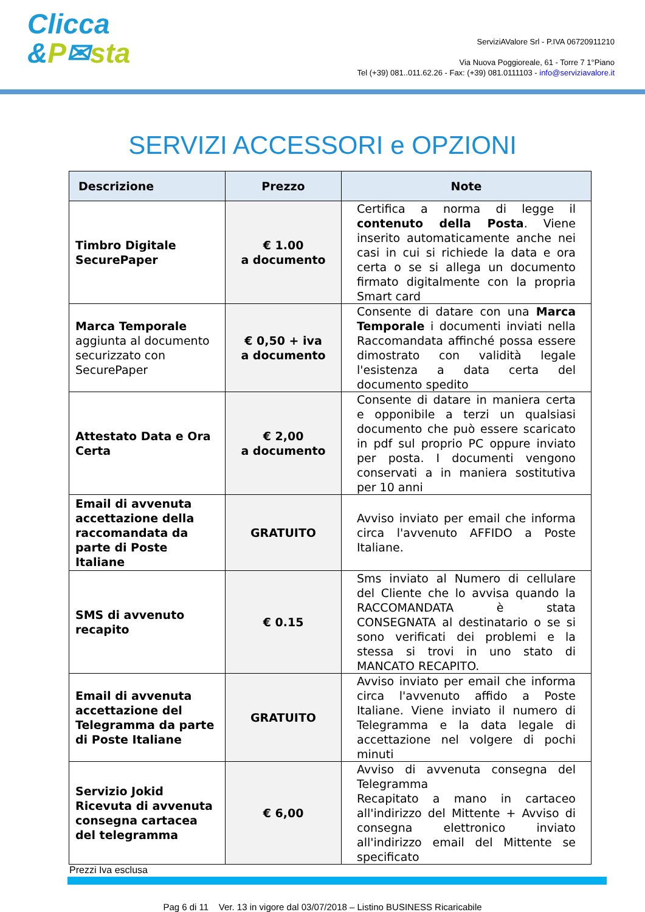Clicca
&P✉sta
ServiziAValore Srl - P.IVA 06720911210
Via Nuova Poggioreale, 61 - Torre 7 1°Piano
Tel (+39) 081..011.62.26 - Fax: (+39) 081.0111103 - info@serviziavalore.it
SERVIZI ACCESSORI e OPZIONI
| Descrizione | Prezzo | Note |
| --- | --- | --- |
| Timbro Digitale SecurePaper | € 1.00 a documento | Certifica a norma di legge il contenuto della Posta . Viene inserito automaticamente anche nei casi in cui si richiede la data e ora certa o se si allega un documento firmato digitalmente con la propria Smart card |
| Marca Temporale aggiunta al documento securizzato con SecurePaper | € 0,50 + iva a documento | Consente di datare con una Marca Temporale i documenti inviati nella Raccomandata affinché possa essere dimostrato con validità legale l'esistenza a data certa del documento spedito |
| Attestato Data e Ora Certa | € 2,00 a documento | Consente di datare in maniera certa e opponibile a terzi un qualsiasi documento che può essere scaricato in pdf sul proprio PC oppure inviato per posta. I documenti vengono conservati a in maniera sostitutiva per 10 anni |
| Email di avvenuta accettazione della raccomandata da parte di Poste Italiane | GRATUITO | Avviso inviato per email che informa circa l'avvenuto AFFIDO a Poste Italiane. |
| SMS di avvenuto recapito | € 0.15 | Sms inviato al Numero di cellulare del Cliente che lo avvisa quando la RACCOMANDATA è stata CONSEGNATA al destinatario o se si sono verificati dei problemi e la stessa si trovi in uno stato di MANCATO RECAPITO. |
| Email di avvenuta accettazione del Telegramma da parte di Poste Italiane | GRATUITO | Avviso inviato per email che informa circa l'avvenuto affido a Poste Italiane. Viene inviato il numero di Telegramma e la data legale di accettazione nel volgere di pochi minuti |
| Servizio Jokid Ricevuta di avvenuta consegna cartacea del telegramma | € 6,00 | Avviso di avvenuta consegna del Telegramma Recapitato a mano in cartaceo all'indirizzo del Mittente + Avviso di consegna elettronico inviato all'indirizzo email del Mittente se specificato |
Prezzi Iva esclusa
Pag 6 di 11 Ver. 13 in vigore dal 03/07/2018 – Listino BUSINESS Ricaricabile